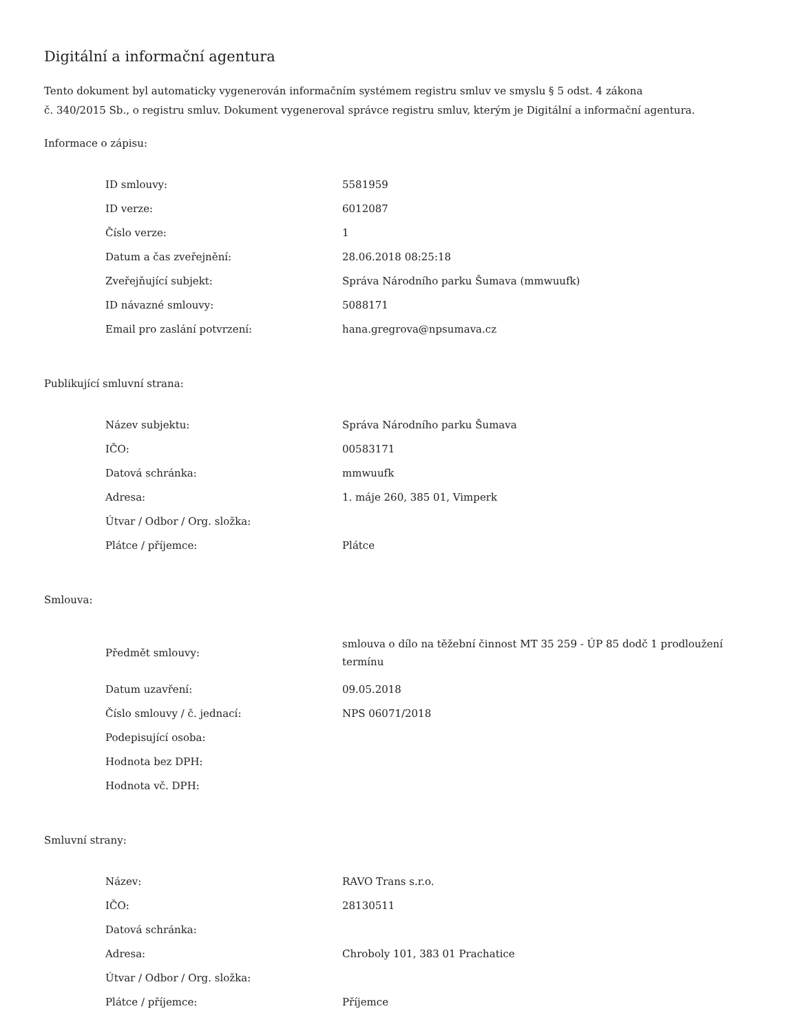Digitální a informační agentura
Tento dokument byl automaticky vygenerován informačním systémem registru smluv ve smyslu § 5 odst. 4 zákona
č. 340/2015 Sb., o registru smluv. Dokument vygeneroval správce registru smluv, kterým je Digitální a informační agentura.
Informace o zápisu:
| ID smlouvy: | 5581959 |
| ID verze: | 6012087 |
| Číslo verze: | 1 |
| Datum a čas zveřejnění: | 28.06.2018 08:25:18 |
| Zveřejňující subjekt: | Správa Národního parku Šumava (mmwuufk) |
| ID návazné smlouvy: | 5088171 |
| Email pro zaslání potvrzení: | hana.gregrova@npsumava.cz |
Publikující smluvní strana:
| Název subjektu: | Správa Národního parku Šumava |
| IČO: | 00583171 |
| Datová schránka: | mmwuufk |
| Adresa: | 1. máje 260, 385 01, Vimperk |
| Útvar / Odbor / Org. složka: | |
| Plátce / příjemce: | Plátce |
Smlouva:
| Předmět smlouvy: | smlouva o dílo na těžební činnost MT 35 259 - ÚP 85 dodč 1 prodloužení termínu |
| Datum uzavření: | 09.05.2018 |
| Číslo smlouvy / č. jednací: | NPS 06071/2018 |
| Podepisující osoba: | |
| Hodnota bez DPH: | |
| Hodnota vč. DPH: | |
Smluvní strany:
| Název: | RAVO Trans s.r.o. |
| IČO: | 28130511 |
| Datová schránka: | |
| Adresa: | Chroboly 101, 383 01 Prachatice |
| Útvar / Odbor / Org. složka: | |
| Plátce / příjemce: | Příjemce |